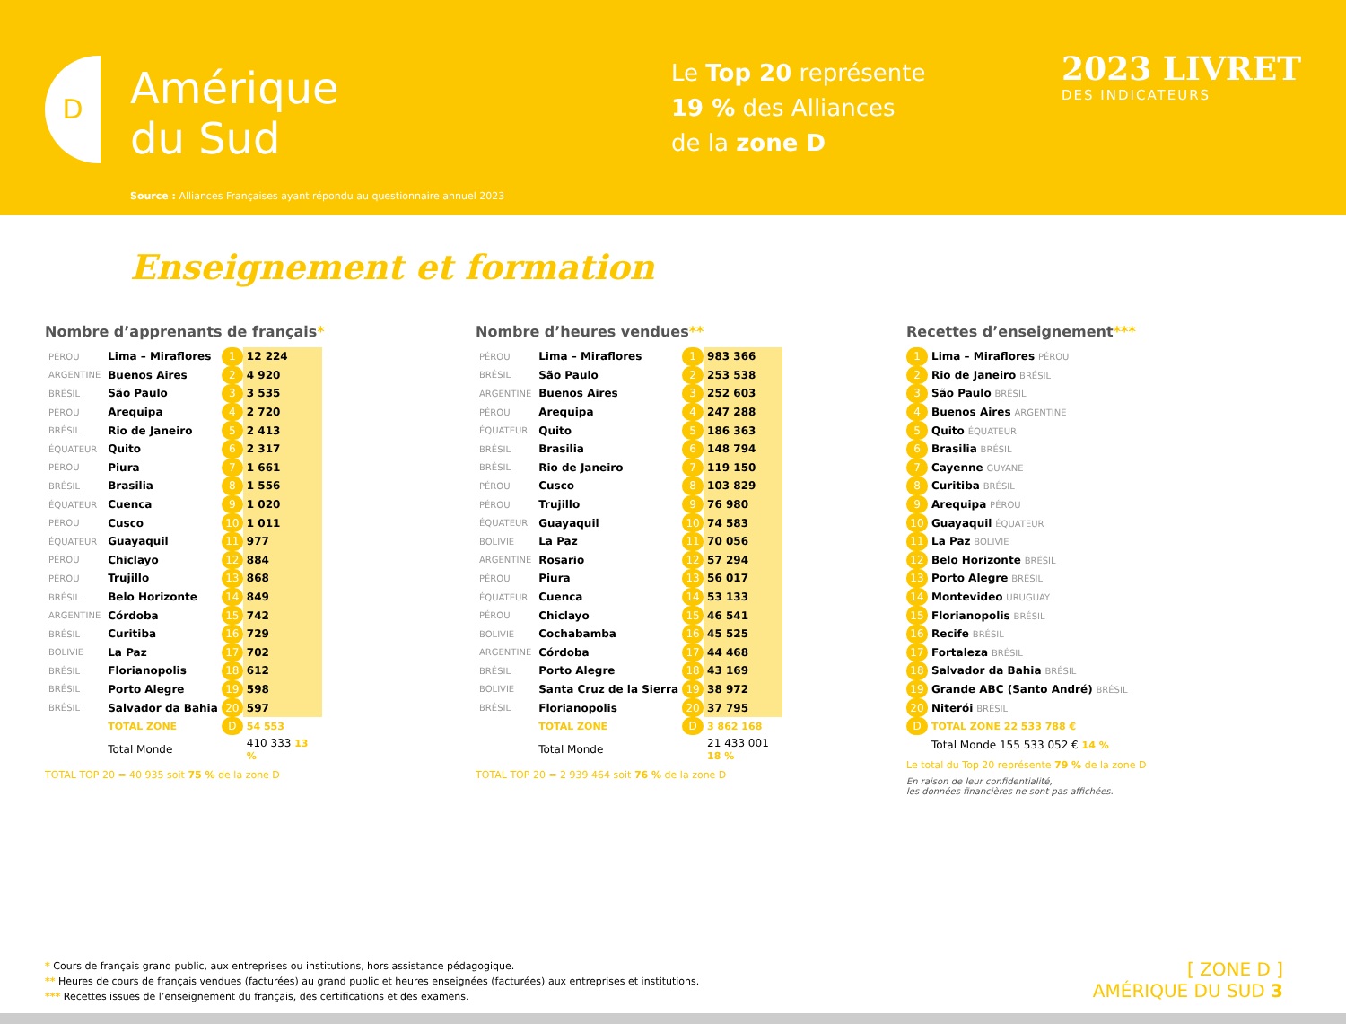D
Amérique
du Sud
Le Top 20 représente
19 % des Alliances
de la zone D
2023 LIVRET
DES INDICATEURS
Source : Alliances Françaises ayant répondu au questionnaire annuel 2023
Enseignement et formation
Nombre d’apprenants de français*
| PÉROU | Lima – Miraflores | 1 | 12 224 |
| ARGENTINE | Buenos Aires | 2 | 4 920 |
| BRÉSIL | São Paulo | 3 | 3 535 |
| PÉROU | Arequipa | 4 | 2 720 |
| BRÉSIL | Rio de Janeiro | 5 | 2 413 |
| ÉQUATEUR | Quito | 6 | 2 317 |
| PÉROU | Piura | 7 | 1 661 |
| BRÉSIL | Brasilia | 8 | 1 556 |
| ÉQUATEUR | Cuenca | 9 | 1 020 |
| PÉROU | Cusco | 10 | 1 011 |
| ÉQUATEUR | Guayaquil | 11 | 977 |
| PÉROU | Chiclayo | 12 | 884 |
| PÉROU | Trujillo | 13 | 868 |
| BRÉSIL | Belo Horizonte | 14 | 849 |
| ARGENTINE | Córdoba | 15 | 742 |
| BRÉSIL | Curitiba | 16 | 729 |
| BOLIVIE | La Paz | 17 | 702 |
| BRÉSIL | Florianopolis | 18 | 612 |
| BRÉSIL | Porto Alegre | 19 | 598 |
| BRÉSIL | Salvador da Bahia | 20 | 597 |
| | TOTAL ZONE | D | 54 553 |
| | Total Monde | | 410 333 13 % |
TOTAL TOP 20 = 40 935 soit 75 % de la zone D
Nombre d’heures vendues**
| PÉROU | Lima – Miraflores | 1 | 983 366 |
| BRÉSIL | São Paulo | 2 | 253 538 |
| ARGENTINE | Buenos Aires | 3 | 252 603 |
| PÉROU | Arequipa | 4 | 247 288 |
| ÉQUATEUR | Quito | 5 | 186 363 |
| BRÉSIL | Brasilia | 6 | 148 794 |
| BRÉSIL | Rio de Janeiro | 7 | 119 150 |
| PÉROU | Cusco | 8 | 103 829 |
| PÉROU | Trujillo | 9 | 76 980 |
| ÉQUATEUR | Guayaquil | 10 | 74 583 |
| BOLIVIE | La Paz | 11 | 70 056 |
| ARGENTINE | Rosario | 12 | 57 294 |
| PÉROU | Piura | 13 | 56 017 |
| ÉQUATEUR | Cuenca | 14 | 53 133 |
| PÉROU | Chiclayo | 15 | 46 541 |
| BOLIVIE | Cochabamba | 16 | 45 525 |
| ARGENTINE | Córdoba | 17 | 44 468 |
| BRÉSIL | Porto Alegre | 18 | 43 169 |
| BOLIVIE | Santa Cruz de la Sierra | 19 | 38 972 |
| BRÉSIL | Florianopolis | 20 | 37 795 |
| | TOTAL ZONE | D | 3 862 168 |
| | Total Monde | | 21 433 001 18 % |
TOTAL TOP 20 = 2 939 464 soit 76 % de la zone D
Recettes d’enseignement***
| 1 | Lima – Miraflores PÉROU |
| 2 | Rio de Janeiro BRÉSIL |
| 3 | São Paulo BRÉSIL |
| 4 | Buenos Aires ARGENTINE |
| 5 | Quito ÉQUATEUR |
| 6 | Brasilia BRÉSIL |
| 7 | Cayenne GUYANE |
| 8 | Curitiba BRÉSIL |
| 9 | Arequipa PÉROU |
| 10 | Guayaquil ÉQUATEUR |
| 11 | La Paz BOLIVIE |
| 12 | Belo Horizonte BRÉSIL |
| 13 | Porto Alegre BRÉSIL |
| 14 | Montevideo URUGUAY |
| 15 | Florianopolis BRÉSIL |
| 16 | Recife BRÉSIL |
| 17 | Fortaleza BRÉSIL |
| 18 | Salvador da Bahia BRÉSIL |
| 19 | Grande ABC (Santo André) BRÉSIL |
| 20 | Niterói BRÉSIL |
| D | TOTAL ZONE 22 533 788 € |
| | Total Monde 155 533 052 € 14 % |
Le total du Top 20 représente 79 % de la zone D
En raison de leur confidentialité,
les données financières ne sont pas affichées.
* Cours de français grand public, aux entreprises ou institutions, hors assistance pédagogique.
** Heures de cours de français vendues (facturées) au grand public et heures enseignées (facturées) aux entreprises et institutions.
*** Recettes issues de l’enseignement du français, des certifications et des examens.
[ ZONE D ]
AMÉRIQUE DU SUD 3